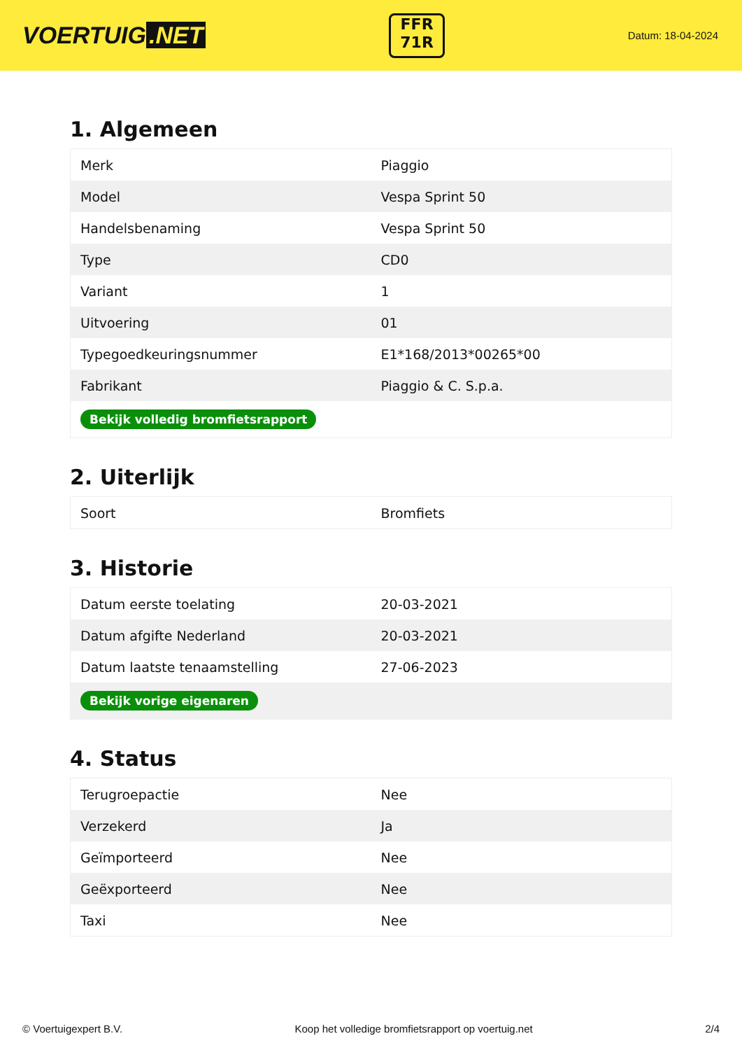VOERTUIG.NET
FFR
71R
Datum: 18-04-2024
1. Algemeen
| Merk | Piaggio |
| Model | Vespa Sprint 50 |
| Handelsbenaming | Vespa Sprint 50 |
| Type | CD0 |
| Variant | 1 |
| Uitvoering | 01 |
| Typegoedkeuringsnummer | E1*168/2013*00265*00 |
| Fabrikant | Piaggio & C. S.p.a. |
| Bekijk volledig bromfietsrapport | |
2. Uiterlijk
| Soort | Bromfiets |
3. Historie
| Datum eerste toelating | 20-03-2021 |
| Datum afgifte Nederland | 20-03-2021 |
| Datum laatste tenaamstelling | 27-06-2023 |
| Bekijk vorige eigenaren | |
4. Status
| Terugroepactie | Nee |
| Verzekerd | Ja |
| Geïmporteerd | Nee |
| Geëxporteerd | Nee |
| Taxi | Nee |
© Voertuigexpert B.V. Koop het volledige bromfietsrapport op voertuig.net 2/4